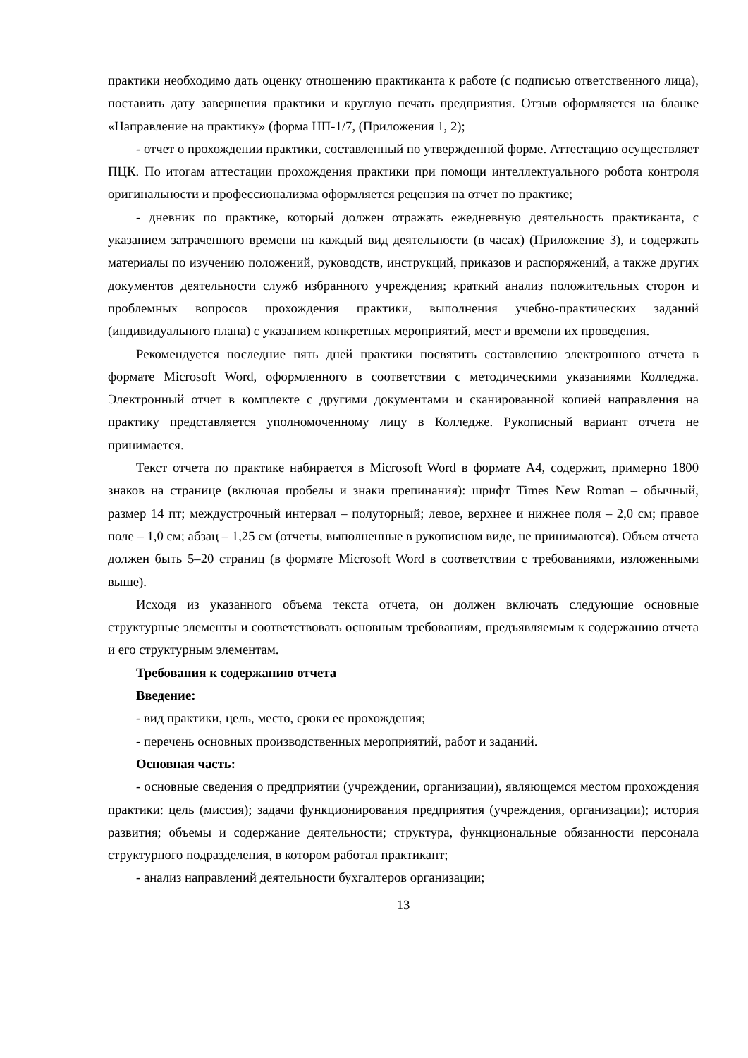практики необходимо дать оценку отношению практиканта к работе (с подписью ответственного лица), поставить дату завершения практики и круглую печать предприятия. Отзыв оформляется на бланке «Направление на практику» (форма НП-1/7, (Приложения 1, 2);
- отчет о прохождении практики, составленный по утвержденной форме. Аттестацию осуществляет ПЦК. По итогам аттестации прохождения практики при помощи интеллектуального робота контроля оригинальности и профессионализма оформляется рецензия на отчет по практике;
- дневник по практике, который должен отражать ежедневную деятельность практиканта, с указанием затраченного времени на каждый вид деятельности (в часах) (Приложение 3), и содержать материалы по изучению положений, руководств, инструкций, приказов и распоряжений, а также других документов деятельности служб избранного учреждения; краткий анализ положительных сторон и проблемных вопросов прохождения практики, выполнения учебно-практических заданий (индивидуального плана) с указанием конкретных мероприятий, мест и времени их проведения.
Рекомендуется последние пять дней практики посвятить составлению электронного отчета в формате Microsoft Word, оформленного в соответствии с методическими указаниями Колледжа. Электронный отчет в комплекте с другими документами и сканированной копией направления на практику представляется уполномоченному лицу в Колледже. Рукописный вариант отчета не принимается.
Текст отчета по практике набирается в Microsoft Word в формате А4, содержит, примерно 1800 знаков на странице (включая пробелы и знаки препинания): шрифт Times New Roman – обычный, размер 14 пт; междустрочный интервал – полуторный; левое, верхнее и нижнее поля – 2,0 см; правое поле – 1,0 см; абзац – 1,25 см (отчеты, выполненные в рукописном виде, не принимаются). Объем отчета должен быть 5–20 страниц (в формате Microsoft Word в соответствии с требованиями, изложенными выше).
Исходя из указанного объема текста отчета, он должен включать следующие основные структурные элементы и соответствовать основным требованиям, предъявляемым к содержанию отчета и его структурным элементам.
Требования к содержанию отчета
Введение:
- вид практики, цель, место, сроки ее прохождения;
- перечень основных производственных мероприятий, работ и заданий.
Основная часть:
- основные сведения о предприятии (учреждении, организации), являющемся местом прохождения практики: цель (миссия); задачи функционирования предприятия (учреждения, организации); история развития; объемы и содержание деятельности; структура, функциональные обязанности персонала структурного подразделения, в котором работал практикант;
- анализ направлений деятельности бухгалтеров организации;
13